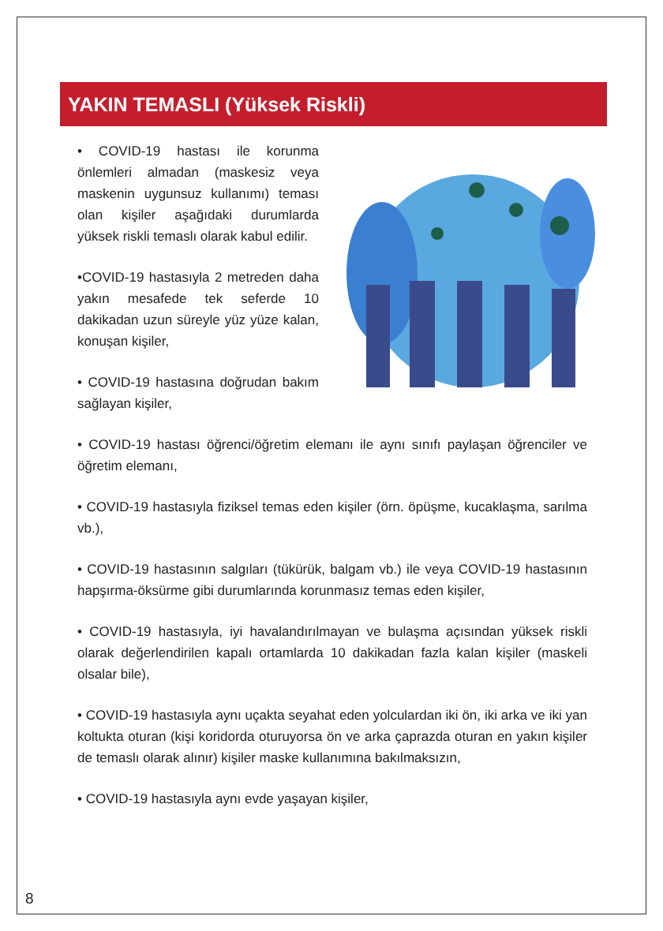YAKIN TEMASLI (Yüksek Riskli)
• COVID-19 hastası ile korunma önlemleri almadan (maskesiz veya maskenin uygunsuz kullanımı) teması olan kişiler aşağıdaki durumlarda yüksek riskli temaslı olarak kabul edilir.
•COVID-19 hastasıyla 2 metreden daha yakın mesafede tek seferde 10 dakikadan uzun süreyle yüz yüze kalan, konuşan kişiler,
• COVID-19 hastasına doğrudan bakım sağlayan kişiler,
• COVID-19 hastası öğrenci/öğretim elemanı ile aynı sınıfı paylaşan öğrenciler ve öğretim elemanı,
• COVID-19 hastasıyla fiziksel temas eden kişiler (örn. öpüşme, kucaklaşma, sarılma vb.),
• COVID-19 hastasının salgıları (tükürük, balgam vb.) ile veya COVID-19 hastasının hapşırma-öksürme gibi durumlarında korunmasız temas eden kişiler,
• COVID-19 hastasıyla, iyi havalandırılmayan ve bulaşma açısından yüksek riskli olarak değerlendirilen kapalı ortamlarda 10 dakikadan fazla kalan kişiler (maskeli olsalar bile),
• COVID-19 hastasıyla aynı uçakta seyahat eden yolculardan iki ön, iki arka ve iki yan koltukta oturan (kişi koridorda oturuyorsa ön ve arka çaprazda oturan en yakın kişiler de temaslı olarak alınır) kişiler maske kullanımına bakılmaksızın,
• COVID-19 hastasıyla aynı evde yaşayan kişiler,
8